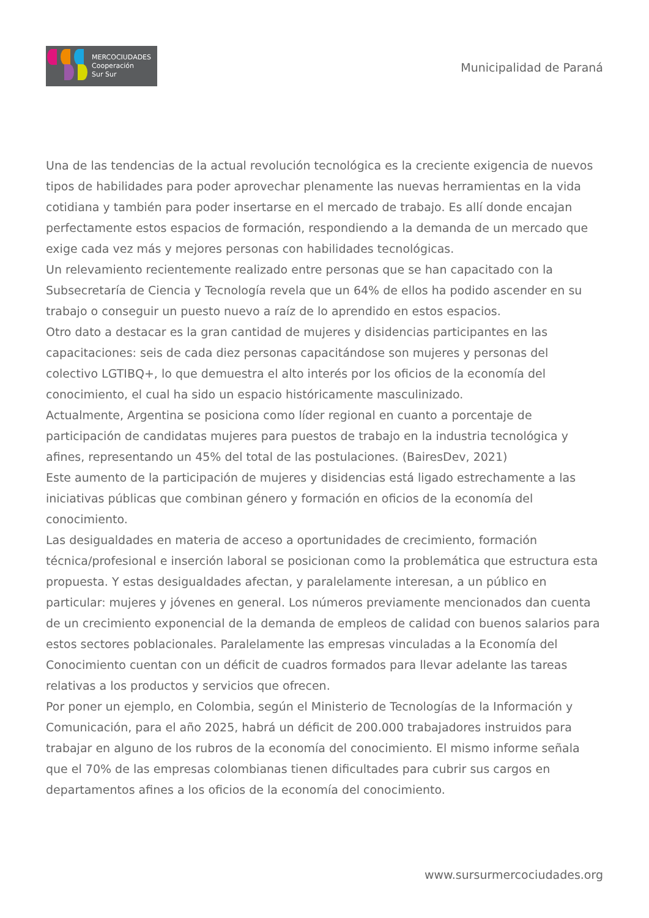MERCOCIUDADES
Cooperación
Sur Sur
Municipalidad de Paraná
Una de las tendencias de la actual revolución tecnológica es la creciente exigencia de nuevos tipos de habilidades para poder aprovechar plenamente las nuevas herramientas en la vida cotidiana y también para poder insertarse en el mercado de trabajo. Es allí donde encajan perfectamente estos espacios de formación, respondiendo a la demanda de un mercado que exige cada vez más y mejores personas con habilidades tecnológicas.
Un relevamiento recientemente realizado entre personas que se han capacitado con la Subsecretaría de Ciencia y Tecnología revela que un 64% de ellos ha podido ascender en su trabajo o conseguir un puesto nuevo a raíz de lo aprendido en estos espacios.
Otro dato a destacar es la gran cantidad de mujeres y disidencias participantes en las capacitaciones: seis de cada diez personas capacitándose son mujeres y personas del colectivo LGTIBQ+, lo que demuestra el alto interés por los oficios de la economía del conocimiento, el cual ha sido un espacio históricamente masculinizado.
Actualmente, Argentina se posiciona como líder regional en cuanto a porcentaje de participación de candidatas mujeres para puestos de trabajo en la industria tecnológica y afines, representando un 45% del total de las postulaciones. (BairesDev, 2021)
Este aumento de la participación de mujeres y disidencias está ligado estrechamente a las iniciativas públicas que combinan género y formación en oficios de la economía del conocimiento.
Las desigualdades en materia de acceso a oportunidades de crecimiento, formación técnica/profesional e inserción laboral se posicionan como la problemática que estructura esta propuesta. Y estas desigualdades afectan, y paralelamente interesan, a un público en particular: mujeres y jóvenes en general. Los números previamente mencionados dan cuenta de un crecimiento exponencial de la demanda de empleos de calidad con buenos salarios para estos sectores poblacionales. Paralelamente las empresas vinculadas a la Economía del Conocimiento cuentan con un déficit de cuadros formados para llevar adelante las tareas relativas a los productos y servicios que ofrecen.
Por poner un ejemplo, en Colombia, según el Ministerio de Tecnologías de la Información y Comunicación, para el año 2025, habrá un déficit de 200.000 trabajadores instruidos para trabajar en alguno de los rubros de la economía del conocimiento. El mismo informe señala que el 70% de las empresas colombianas tienen dificultades para cubrir sus cargos en departamentos afines a los oficios de la economía del conocimiento.
www.sursurmercociudades.org